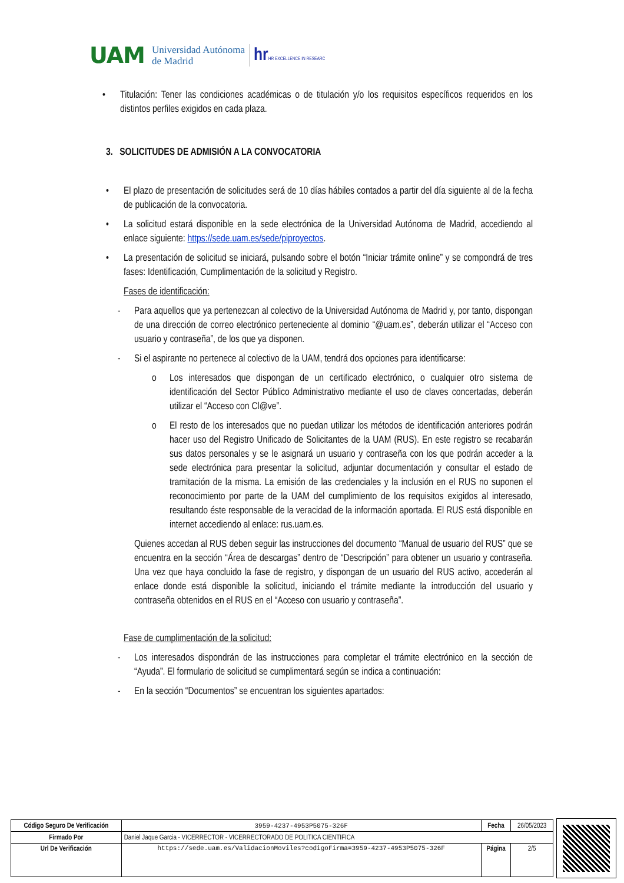UAM Universidad Autónoma
de Madrid hrHR EXCELLENCE IN RESEARC
• Titulación: Tener las condiciones académicas o de titulación y/o los requisitos específicos requeridos en los distintos perfiles exigidos en cada plaza.
3. SOLICITUDES DE ADMISIÓN A LA CONVOCATORIA
• El plazo de presentación de solicitudes será de 10 días hábiles contados a partir del día siguiente al de la fecha de publicación de la convocatoria.
• La solicitud estará disponible en la sede electrónica de la Universidad Autónoma de Madrid, accediendo al enlace siguiente: https://sede.uam.es/sede/piproyectos.
• La presentación de solicitud se iniciará, pulsando sobre el botón “Iniciar trámite online” y se compondrá de tres fases: Identificación, Cumplimentación de la solicitud y Registro.
Fases de identificación:
- Para aquellos que ya pertenezcan al colectivo de la Universidad Autónoma de Madrid y, por tanto, dispongan de una dirección de correo electrónico perteneciente al dominio “@uam.es”, deberán utilizar el “Acceso con usuario y contraseña”, de los que ya disponen.
- Si el aspirante no pertenece al colectivo de la UAM, tendrá dos opciones para identificarse:
o Los interesados que dispongan de un certificado electrónico, o cualquier otro sistema de identificación del Sector Público Administrativo mediante el uso de claves concertadas, deberán utilizar el “Acceso con Cl@ve”.
o El resto de los interesados que no puedan utilizar los métodos de identificación anteriores podrán hacer uso del Registro Unificado de Solicitantes de la UAM (RUS). En este registro se recabarán sus datos personales y se le asignará un usuario y contraseña con los que podrán acceder a la sede electrónica para presentar la solicitud, adjuntar documentación y consultar el estado de tramitación de la misma. La emisión de las credenciales y la inclusión en el RUS no suponen el reconocimiento por parte de la UAM del cumplimiento de los requisitos exigidos al interesado, resultando éste responsable de la veracidad de la información aportada. El RUS está disponible en internet accediendo al enlace: rus.uam.es.
Quienes accedan al RUS deben seguir las instrucciones del documento “Manual de usuario del RUS” que se encuentra en la sección “Área de descargas” dentro de “Descripción” para obtener un usuario y contraseña. Una vez que haya concluido la fase de registro, y dispongan de un usuario del RUS activo, accederán al enlace donde está disponible la solicitud, iniciando el trámite mediante la introducción del usuario y contraseña obtenidos en el RUS en el “Acceso con usuario y contraseña”.
Fase de cumplimentación de la solicitud:
- Los interesados dispondrán de las instrucciones para completar el trámite electrónico en la sección de “Ayuda”. El formulario de solicitud se cumplimentará según se indica a continuación:
- En la sección “Documentos” se encuentran los siguientes apartados:
| Código Seguro De Verificación | 3959-4237-4953P5075-326F | Fecha | 26/05/2023 |
| Firmado Por | Daniel Jaque Garcia - VICERRECTOR - VICERRECTORADO DE POLITICA CIENTIFICA | | |
| Url De Verificación | https://sede.uam.es/ValidacionMoviles?codigoFirma=3959-4237-4953P5075-326F | Página | 2/5 |